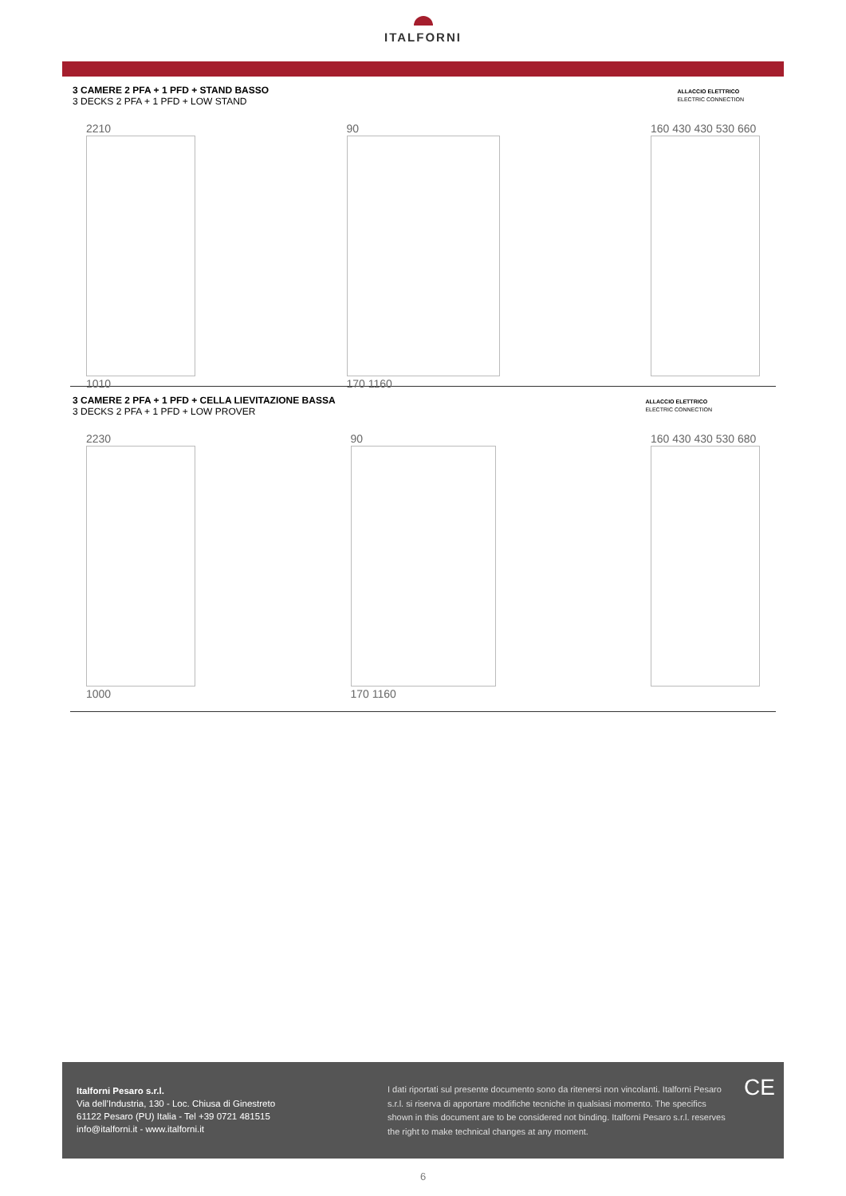ITALFORNI
3 CAMERE 2 PFA + 1 PFD + STAND BASSO
3 DECKS 2 PFA + 1 PFD + LOW STAND
ALLACCIO ELETTRICO
ELECTRIC CONNECTION
2210
1010
90
170 1160
160 430 430 530 660
3 CAMERE 2 PFA + 1 PFD + CELLA LIEVITAZIONE BASSA
3 DECKS 2 PFA + 1 PFD + LOW PROVER
ALLACCIO ELETTRICO
ELECTRIC CONNECTION
2230
1000
90
170 1160
160 430 430 530 680
Italforni Pesaro s.r.l.
Via dell’Industria, 130 - Loc. Chiusa di Ginestreto
61122 Pesaro (PU) Italia - Tel +39 0721 481515
info@italforni.it - www.italforni.it
I dati riportati sul presente documento sono da ritenersi non vincolanti. Italforni Pesaro s.r.l. si riserva di apportare modifiche tecniche in qualsiasi momento. The specifics shown in this document are to be considered not binding. Italforni Pesaro s.r.l. reserves the right to make technical changes at any moment.
CE
6